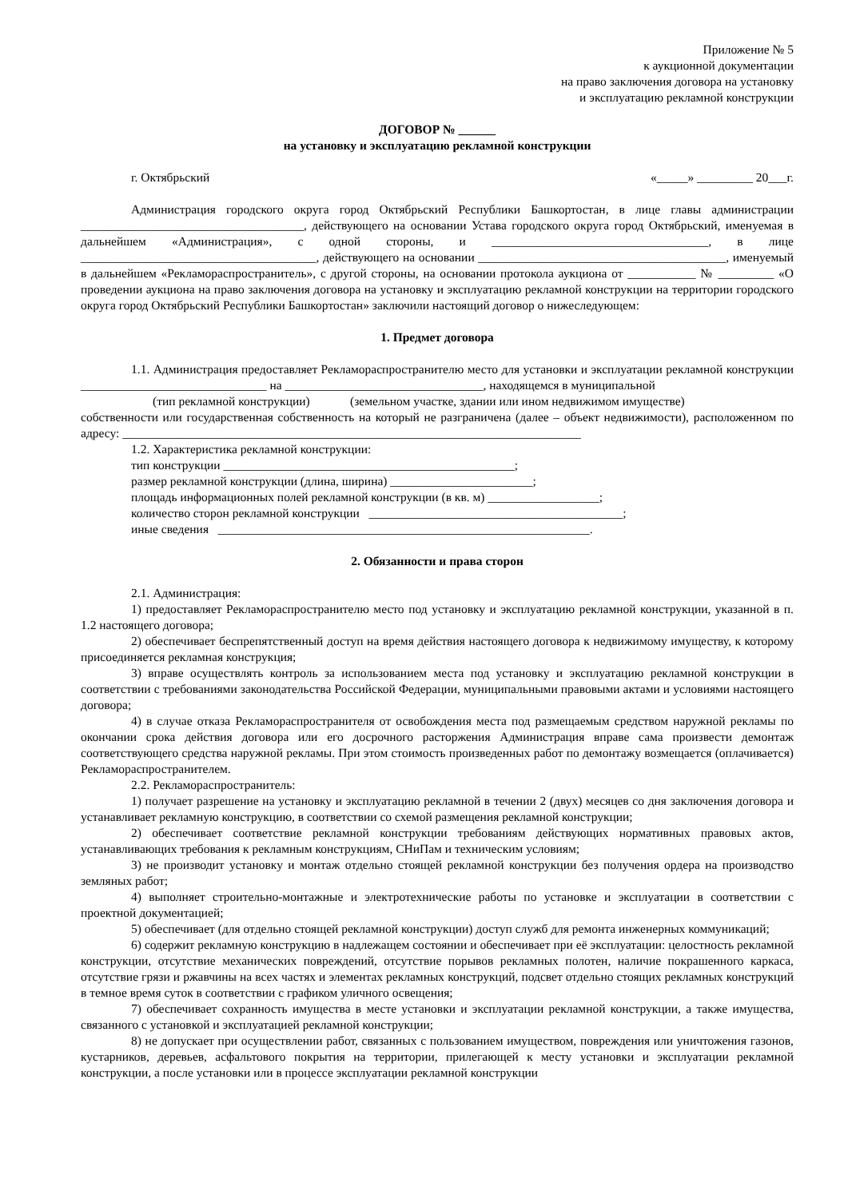Приложение № 5
к аукционной документации
на право заключения договора на установку
и эксплуатацию рекламной конструкции
ДОГОВОР № ______
на установку и эксплуатацию рекламной конструкции
г. Октябрьский «_____» _________ 20___г.
Администрация городского округа город Октябрьский Республики Башкортостан, в лице главы администрации ____________________________________, действующего на основании Устава городского округа город Октябрьский, именуемая в дальнейшем «Администрация», с одной стороны, и ___________________________________, в лице ______________________________________, действующего на основании ________________________________________, именуемый в дальнейшем «Рекламораспространитель», с другой стороны, на основании протокола аукциона от ___________ № _________ «О проведении аукциона на право заключения договора на установку и эксплуатацию рекламной конструкции на территории городского округа город Октябрьский Республики Башкортостан» заключили настоящий договор о нижеследующем:
1. Предмет договора
1.1. Администрация предоставляет Рекламораспространителю место для установки и эксплуатации рекламной конструкции ______________________________ на ________________________________, находящемся в муниципальной
(тип рекламной конструкции) (земельном участке, здании или ином недвижимом имуществе)
собственности или государственная собственность на который не разграничена (далее – объект недвижимости), расположенном по адресу: __________________________________________________________________________
1.2. Характеристика рекламной конструкции:
тип конструкции _______________________________________________;
размер рекламной конструкции (длина, ширина) _______________________;
площадь информационных полей рекламной конструкции (в кв. м) __________________;
количество сторон рекламной конструкции _________________________________________;
иные сведения ____________________________________________________________.
2. Обязанности и права сторон
2.1. Администрация:
1) предоставляет Рекламораспространителю место под установку и эксплуатацию рекламной конструкции, указанной в п. 1.2 настоящего договора;
2) обеспечивает беспрепятственный доступ на время действия настоящего договора к недвижимому имуществу, к которому присоединяется рекламная конструкция;
3) вправе осуществлять контроль за использованием места под установку и эксплуатацию рекламной конструкции в соответствии с требованиями законодательства Российской Федерации, муниципальными правовыми актами и условиями настоящего договора;
4) в случае отказа Рекламораспространителя от освобождения места под размещаемым средством наружной рекламы по окончании срока действия договора или его досрочного расторжения Администрация вправе сама произвести демонтаж соответствующего средства наружной рекламы. При этом стоимость произведенных работ по демонтажу возмещается (оплачивается) Рекламораспространителем.
2.2. Рекламораспространитель:
1) получает разрешение на установку и эксплуатацию рекламной в течении 2 (двух) месяцев со дня заключения договора и устанавливает рекламную конструкцию, в соответствии со схемой размещения рекламной конструкции;
2) обеспечивает соответствие рекламной конструкции требованиям действующих нормативных правовых актов, устанавливающих требования к рекламным конструкциям, СНиПам и техническим условиям;
3) не производит установку и монтаж отдельно стоящей рекламной конструкции без получения ордера на производство земляных работ;
4) выполняет строительно-монтажные и электротехнические работы по установке и эксплуатации в соответствии с проектной документацией;
5) обеспечивает (для отдельно стоящей рекламной конструкции) доступ служб для ремонта инженерных коммуникаций;
6) содержит рекламную конструкцию в надлежащем состоянии и обеспечивает при её эксплуатации: целостность рекламной конструкции, отсутствие механических повреждений, отсутствие порывов рекламных полотен, наличие покрашенного каркаса, отсутствие грязи и ржавчины на всех частях и элементах рекламных конструкций, подсвет отдельно стоящих рекламных конструкций в темное время суток в соответствии с графиком уличного освещения;
7) обеспечивает сохранность имущества в месте установки и эксплуатации рекламной конструкции, а также имущества, связанного с установкой и эксплуатацией рекламной конструкции;
8) не допускает при осуществлении работ, связанных с пользованием имуществом, повреждения или уничтожения газонов, кустарников, деревьев, асфальтового покрытия на территории, прилегающей к месту установки и эксплуатации рекламной конструкции, а после установки или в процессе эксплуатации рекламной конструкции